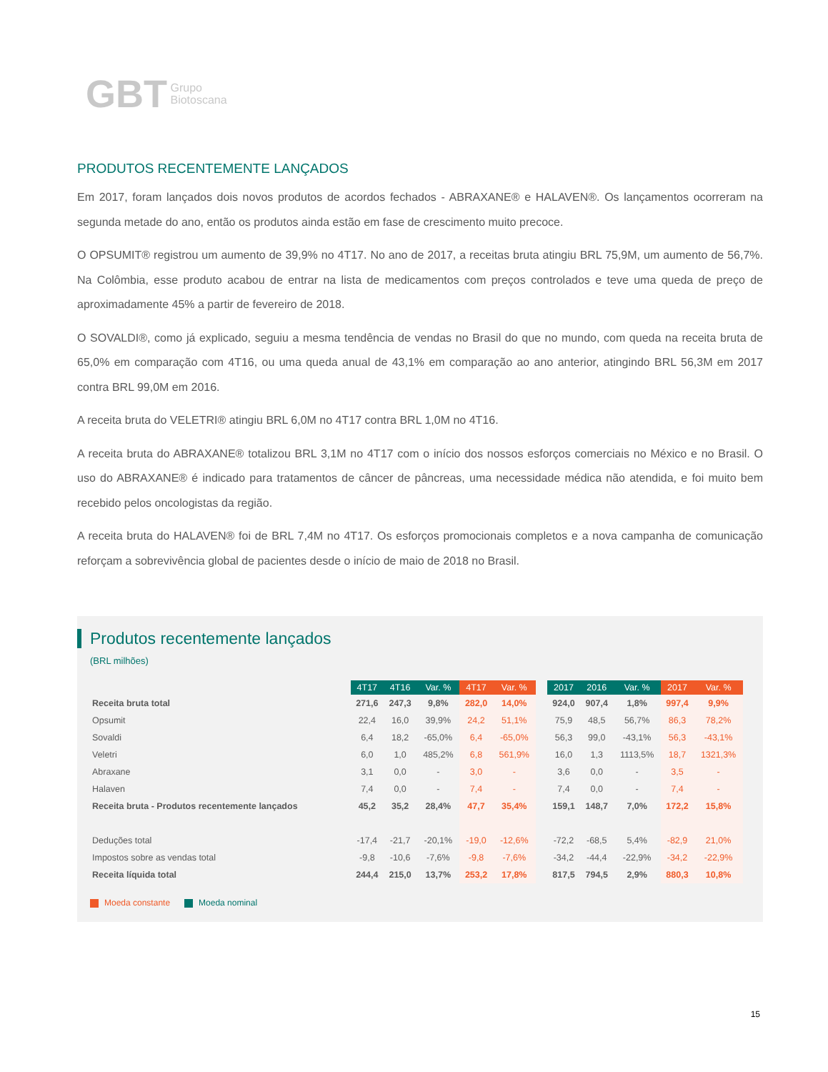GBT Grupo
Biotoscana
PRODUTOS RECENTEMENTE LANÇADOS
Em 2017, foram lançados dois novos produtos de acordos fechados - ABRAXANE® e HALAVEN®. Os lançamentos ocorreram na segunda metade do ano, então os produtos ainda estão em fase de crescimento muito precoce.
O OPSUMIT® registrou um aumento de 39,9% no 4T17. No ano de 2017, a receitas bruta atingiu BRL 75,9M, um aumento de 56,7%. Na Colômbia, esse produto acabou de entrar na lista de medicamentos com preços controlados e teve uma queda de preço de aproximadamente 45% a partir de fevereiro de 2018.
O SOVALDI®, como já explicado, seguiu a mesma tendência de vendas no Brasil do que no mundo, com queda na receita bruta de 65,0% em comparação com 4T16, ou uma queda anual de 43,1% em comparação ao ano anterior, atingindo BRL 56,3M em 2017 contra BRL 99,0M em 2016.
A receita bruta do VELETRI® atingiu BRL 6,0M no 4T17 contra BRL 1,0M no 4T16.
A receita bruta do ABRAXANE® totalizou BRL 3,1M no 4T17 com o início dos nossos esforços comerciais no México e no Brasil. O uso do ABRAXANE® é indicado para tratamentos de câncer de pâncreas, uma necessidade médica não atendida, e foi muito bem recebido pelos oncologistas da região.
A receita bruta do HALAVEN® foi de BRL 7,4M no 4T17. Os esforços promocionais completos e a nova campanha de comunicação reforçam a sobrevivência global de pacientes desde o início de maio de 2018 no Brasil.
Produtos recentemente lançados
(BRL milhões)
| | 4T17 | 4T16 | Var. % | 4T17 | Var. % | | 2017 | 2016 | Var. % | 2017 | Var. % |
| --- | --- | --- | --- | --- | --- | --- | --- | --- | --- | --- | --- |
| Receita bruta total | 271,6 | 247,3 | 9,8% | 282,0 | 14,0% | | 924,0 | 907,4 | 1,8% | 997,4 | 9,9% |
| Opsumit | 22,4 | 16,0 | 39,9% | 24,2 | 51,1% | | 75,9 | 48,5 | 56,7% | 86,3 | 78,2% |
| Sovaldi | 6,4 | 18,2 | -65,0% | 6,4 | -65,0% | | 56,3 | 99,0 | -43,1% | 56,3 | -43,1% |
| Veletri | 6,0 | 1,0 | 485,2% | 6,8 | 561,9% | | 16,0 | 1,3 | 1113,5% | 18,7 | 1321,3% |
| Abraxane | 3,1 | 0,0 | - | 3,0 | - | | 3,6 | 0,0 | - | 3,5 | - |
| Halaven | 7,4 | 0,0 | - | 7,4 | - | | 7,4 | 0,0 | - | 7,4 | - |
| Receita bruta - Produtos recentemente lançados | 45,2 | 35,2 | 28,4% | 47,7 | 35,4% | | 159,1 | 148,7 | 7,0% | 172,2 | 15,8% |
| Deduções total | -17,4 | -21,7 | -20,1% | -19,0 | -12,6% | | -72,2 | -68,5 | 5,4% | -82,9 | 21,0% |
| Impostos sobre as vendas total | -9,8 | -10,6 | -7,6% | -9,8 | -7,6% | | -34,2 | -44,4 | -22,9% | -34,2 | -22,9% |
| Receita líquida total | 244,4 | 215,0 | 13,7% | 253,2 | 17,8% | | 817,5 | 794,5 | 2,9% | 880,3 | 10,8% |
Moeda constante Moeda nominal
15